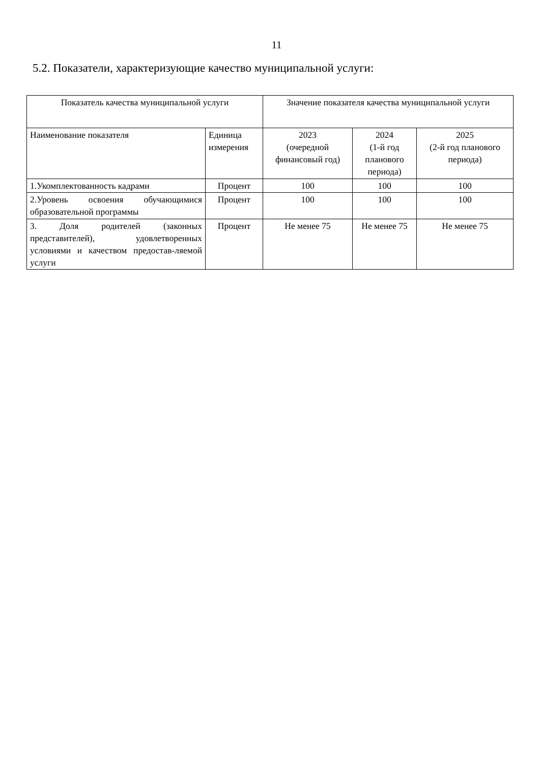11
5.2. Показатели, характеризующие качество муниципальной услуги:
| Показатель качества муниципальной услуги | | Значение показателя качества муниципальной услуги | | |
| --- | --- | --- | --- | --- |
| Наименование показателя | Единица измерения | 2023 (очередной финансовый год) | 2024 (1-й год планового периода) | 2025 (2-й год планового периода) |
| 1.Укомплектованность кадрами | Процент | 100 | 100 | 100 |
| 2.Уровень освоения обучающимися образовательной программы | Процент | 100 | 100 | 100 |
| 3. Доля родителей (законных представителей), удовлетворенных условиями и качеством предостав-ляемой услуги | Процент | Не менее 75 | Не менее 75 | Не менее 75 |